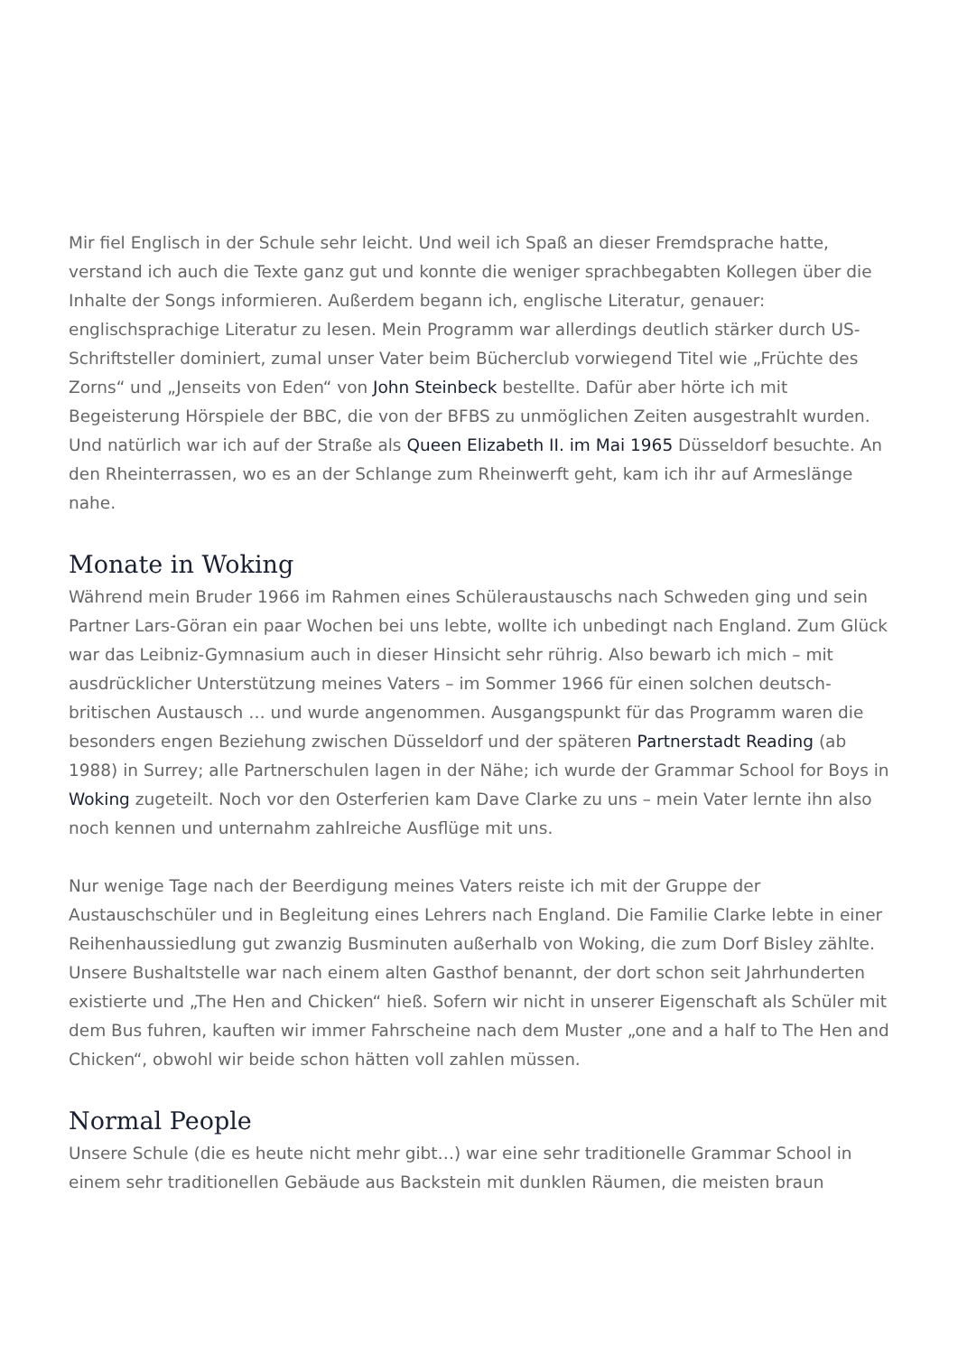Mir fiel Englisch in der Schule sehr leicht. Und weil ich Spaß an dieser Fremdsprache hatte, verstand ich auch die Texte ganz gut und konnte die weniger sprachbegabten Kollegen über die Inhalte der Songs informieren. Außerdem begann ich, englische Literatur, genauer: englischsprachige Literatur zu lesen. Mein Programm war allerdings deutlich stärker durch US-Schriftsteller dominiert, zumal unser Vater beim Bücherclub vorwiegend Titel wie „Früchte des Zorns“ und „Jenseits von Eden“ von John Steinbeck bestellte. Dafür aber hörte ich mit Begeisterung Hörspiele der BBC, die von der BFBS zu unmöglichen Zeiten ausgestrahlt wurden. Und natürlich war ich auf der Straße als Queen Elizabeth II. im Mai 1965 Düsseldorf besuchte. An den Rheinterrassen, wo es an der Schlange zum Rheinwerft geht, kam ich ihr auf Armeslänge nahe.
Monate in Woking
Während mein Bruder 1966 im Rahmen eines Schüleraustauschs nach Schweden ging und sein Partner Lars-Göran ein paar Wochen bei uns lebte, wollte ich unbedingt nach England. Zum Glück war das Leibniz-Gymnasium auch in dieser Hinsicht sehr rührig. Also bewarb ich mich – mit ausdrücklicher Unterstützung meines Vaters – im Sommer 1966 für einen solchen deutsch-britischen Austausch … und wurde angenommen. Ausgangspunkt für das Programm waren die besonders engen Beziehung zwischen Düsseldorf und der späteren Partnerstadt Reading (ab 1988) in Surrey; alle Partnerschulen lagen in der Nähe; ich wurde der Grammar School for Boys in Woking zugeteilt. Noch vor den Osterferien kam Dave Clarke zu uns – mein Vater lernte ihn also noch kennen und unternahm zahlreiche Ausflüge mit uns.
Nur wenige Tage nach der Beerdigung meines Vaters reiste ich mit der Gruppe der Austauschschüler und in Begleitung eines Lehrers nach England. Die Familie Clarke lebte in einer Reihenhaussiedlung gut zwanzig Busminuten außerhalb von Woking, die zum Dorf Bisley zählte. Unsere Bushaltstelle war nach einem alten Gasthof benannt, der dort schon seit Jahrhunderten existierte und „The Hen and Chicken“ hieß. Sofern wir nicht in unserer Eigenschaft als Schüler mit dem Bus fuhren, kauften wir immer Fahrscheine nach dem Muster „one and a half to The Hen and Chicken“, obwohl wir beide schon hätten voll zahlen müssen.
Normal People
Unsere Schule (die es heute nicht mehr gibt…) war eine sehr traditionelle Grammar School in einem sehr traditionellen Gebäude aus Backstein mit dunklen Räumen, die meisten braun